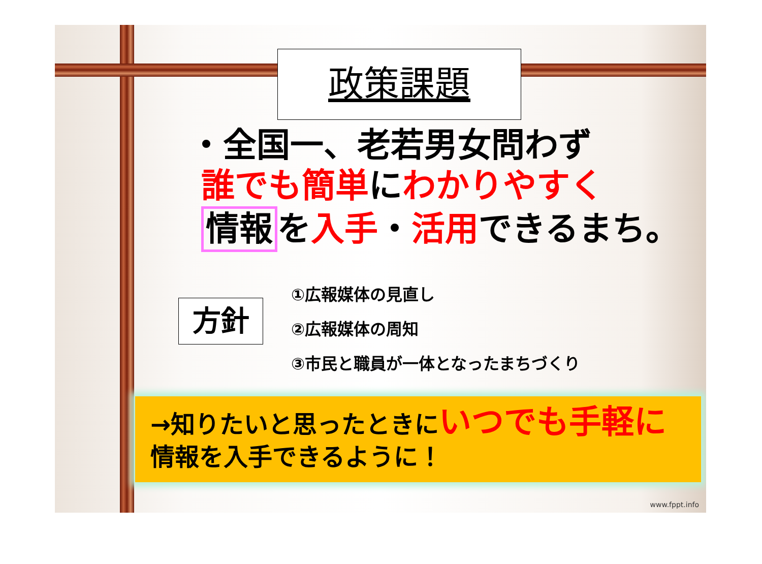政策課題
・全国一、老若男女問わず
誰でも簡単にわかりやすく
情報 を入手・活用できるまち。
方針
①広報媒体の見直し
②広報媒体の周知
③市民と職員が一体となったまちづくり
→知りたいと思ったときにいつでも手軽に
情報を入手できるように！
www.fppt.info